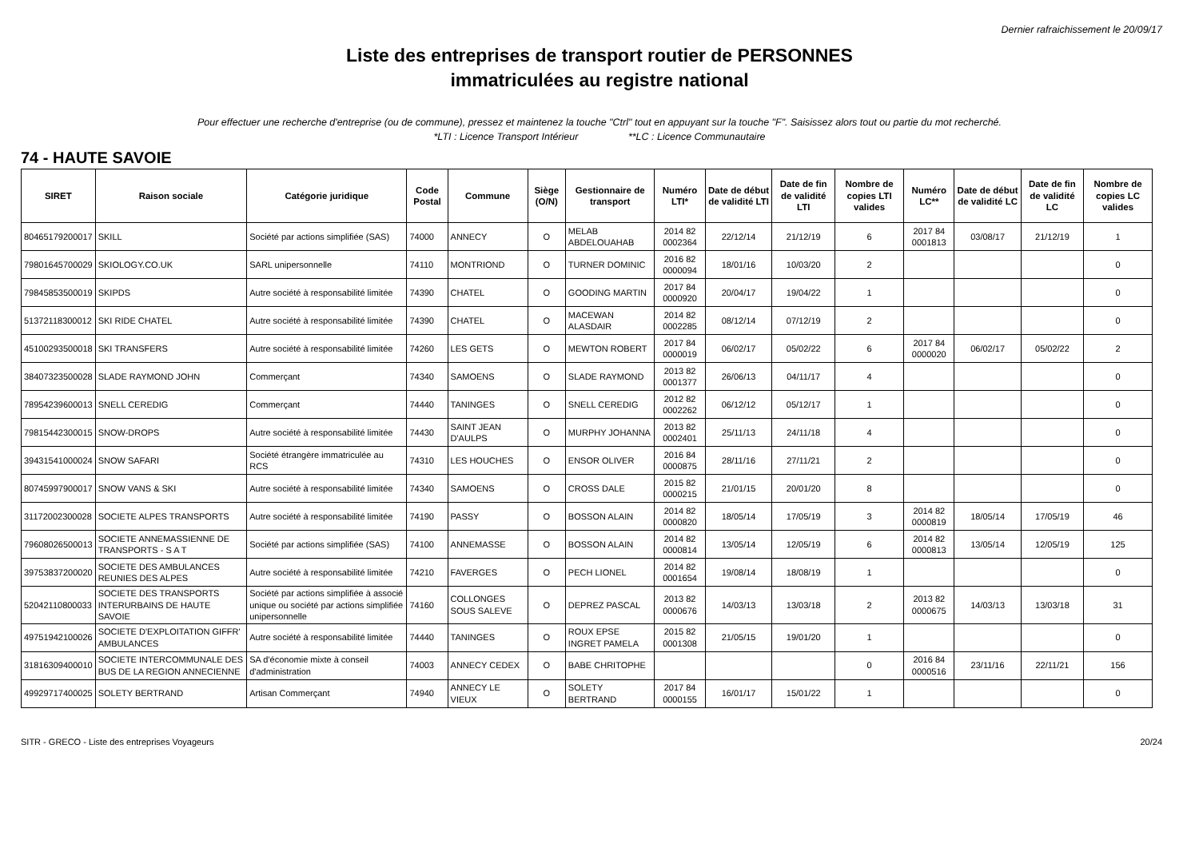Dernier rafraichissement le 20/09/17
Liste des entreprises de transport routier de PERSONNES
immatriculées au registre national
Pour effectuer une recherche d'entreprise (ou de commune), pressez et maintenez la touche "Ctrl" tout en appuyant sur la touche "F". Saisissez alors tout ou partie du mot recherché.
*LTI : Licence Transport Intérieur **LC : Licence Communautaire
74 - HAUTE SAVOIE
| SIRET | Raison sociale | Catégorie juridique | Code Postal | Commune | Siège (O/N) | Gestionnaire de transport | Numéro LTI* | Date de début de validité LTI | Date de fin de validité LTI | Nombre de copies LTI valides | Numéro LC** | Date de début de validité LC | Date de fin de validité LC | Nombre de copies LC valides |
| --- | --- | --- | --- | --- | --- | --- | --- | --- | --- | --- | --- | --- | --- | --- |
| 80465179200017 | SKILL | Société par actions simplifiée (SAS) | 74000 | ANNECY | O | MELAB ABDELOUAHAB | 2014 82 0002364 | 22/12/14 | 21/12/19 | 6 | 2017 84 0001813 | 03/08/17 | 21/12/19 | 1 |
| 79801645700029 | SKIOLOGY.CO.UK | SARL unipersonnelle | 74110 | MONTRIOND | O | TURNER DOMINIC | 2016 82 0000094 | 18/01/16 | 10/03/20 | 2 | | | | 0 |
| 79845853500019 | SKIPDS | Autre société à responsabilité limitée | 74390 | CHATEL | O | GOODING MARTIN | 2017 84 0000920 | 20/04/17 | 19/04/22 | 1 | | | | 0 |
| 51372118300012 | SKI RIDE CHATEL | Autre société à responsabilité limitée | 74390 | CHATEL | O | MACEWAN ALASDAIR | 2014 82 0002285 | 08/12/14 | 07/12/19 | 2 | | | | 0 |
| 45100293500018 | SKI TRANSFERS | Autre société à responsabilité limitée | 74260 | LES GETS | O | MEWTON ROBERT | 2017 84 0000019 | 06/02/17 | 05/02/22 | 6 | 2017 84 0000020 | 06/02/17 | 05/02/22 | 2 |
| 38407323500028 | SLADE RAYMOND JOHN | Commerçant | 74340 | SAMOENS | O | SLADE RAYMOND | 2013 82 0001377 | 26/06/13 | 04/11/17 | 4 | | | | 0 |
| 78954239600013 | SNELL CEREDIG | Commerçant | 74440 | TANINGES | O | SNELL CEREDIG | 2012 82 0002262 | 06/12/12 | 05/12/17 | 1 | | | | 0 |
| 79815442300015 | SNOW-DROPS | Autre société à responsabilité limitée | 74430 | SAINT JEAN D'AULPS | O | MURPHY JOHANNA | 2013 82 0002401 | 25/11/13 | 24/11/18 | 4 | | | | 0 |
| 39431541000024 | SNOW SAFARI | Société étrangère immatriculée au RCS | 74310 | LES HOUCHES | O | ENSOR OLIVER | 2016 84 0000875 | 28/11/16 | 27/11/21 | 2 | | | | 0 |
| 80745997900017 | SNOW VANS & SKI | Autre société à responsabilité limitée | 74340 | SAMOENS | O | CROSS DALE | 2015 82 0000215 | 21/01/15 | 20/01/20 | 8 | | | | 0 |
| 31172002300028 | SOCIETE ALPES TRANSPORTS | Autre société à responsabilité limitée | 74190 | PASSY | O | BOSSON ALAIN | 2014 82 0000820 | 18/05/14 | 17/05/19 | 3 | 2014 82 0000819 | 18/05/14 | 17/05/19 | 46 |
| 79608026500013 | SOCIETE ANNEMASSIENNE DE TRANSPORTS - S A T | Société par actions simplifiée (SAS) | 74100 | ANNEMASSE | O | BOSSON ALAIN | 2014 82 0000814 | 13/05/14 | 12/05/19 | 6 | 2014 82 0000813 | 13/05/14 | 12/05/19 | 125 |
| 39753837200020 | SOCIETE DES AMBULANCES REUNIES DES ALPES | Autre société à responsabilité limitée | 74210 | FAVERGES | O | PECH LIONEL | 2014 82 0001654 | 19/08/14 | 18/08/19 | 1 | | | | 0 |
| 52042110800033 | SOCIETE DES TRANSPORTS INTERURBAINS DE HAUTE SAVOIE | Société par actions simplifiée à associé unique ou société par actions simplifiée unipersonnelle | 74160 | COLLONGES SOUS SALEVE | O | DEPREZ PASCAL | 2013 82 0000676 | 14/03/13 | 13/03/18 | 2 | 2013 82 0000675 | 14/03/13 | 13/03/18 | 31 |
| 49751942100026 | SOCIETE D'EXPLOITATION GIFFR' AMBULANCES | Autre société à responsabilité limitée | 74440 | TANINGES | O | ROUX EPSE INGRET PAMELA | 2015 82 0001308 | 21/05/15 | 19/01/20 | 1 | | | | 0 |
| 31816309400010 | SOCIETE INTERCOMMUNALE DES BUS DE LA REGION ANNECIENNE | SA d'économie mixte à conseil d'administration | 74003 | ANNECY CEDEX | O | BABE CHRITOPHE | | | | 0 | 2016 84 0000516 | 23/11/16 | 22/11/21 | 156 |
| 49929717400025 | SOLETY BERTRAND | Artisan Commerçant | 74940 | ANNECY LE VIEUX | O | SOLETY BERTRAND | 2017 84 0000155 | 16/01/17 | 15/01/22 | 1 | | | | 0 |
SITR - GRECO - Liste des entreprises Voyageurs 20/24